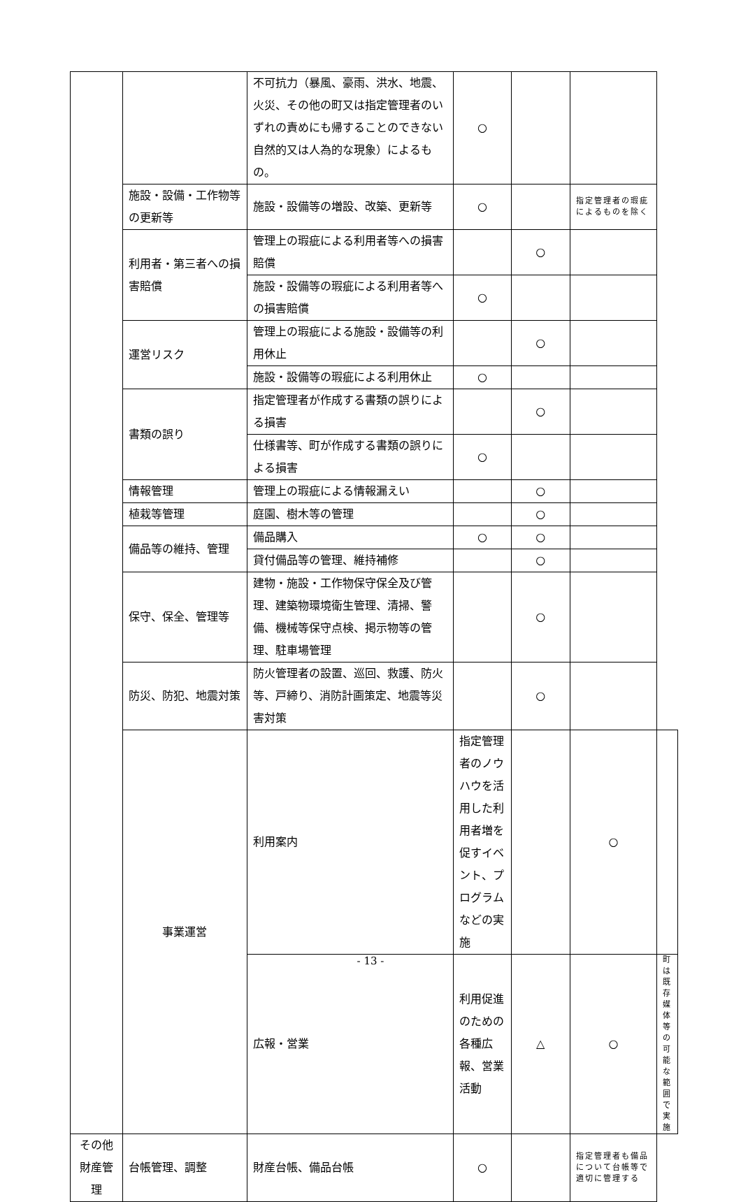| | | 不可抗力（暴風、豪雨、洪水、地震、火災、その他の町又は指定管理者のいずれの責めにも帰することのできない自然的又は人為的な現象）によるもの。 | ○ | | | |
| | 施設・設備・工作物等の更新等 | 施設・設備等の増設、改築、更新等 | ○ | | 指定管理者の瑕疵によるものを除く | |
| | 利用者・第三者への損害賠償 | 管理上の瑕疵による利用者等への損害賠償 | | ○ | | |
| | | 施設・設備等の瑕疵による利用者等への損害賠償 | ○ | | | |
| | 運営リスク | 管理上の瑕疵による施設・設備等の利用休止 | | ○ | | |
| | | 施設・設備等の瑕疵による利用休止 | ○ | | | |
| | 書類の誤り | 指定管理者が作成する書類の誤りによる損害 | | ○ | | |
| | | 仕様書等、町が作成する書類の誤りによる損害 | ○ | | | |
| | 情報管理 | 管理上の瑕疵による情報漏えい | | ○ | | |
| | 植栽等管理 | 庭園、樹木等の管理 | | ○ | | |
| | 備品等の維持、管理 | 備品購入 | ○ | ○ | | |
| | | 貸付備品等の管理、維持補修 | | ○ | | |
| | 保守、保全、管理等 | 建物・施設・工作物保守保全及び管理、建築物環境衛生管理、清掃、警備、機械等保守点検、掲示物等の管理、駐車場管理 | | ○ | | |
| | 防災、防犯、地震対策 | 防火管理者の設置、巡回、救護、防火等、戸締り、消防計画策定、地震等災害対策 | | ○ | | |
| | 事業運営 | 利用案内 | 指定管理者のノウハウを活用した利用者増を促すイベント、プログラムなどの実施 | | ○ | |
| | | 広報・営業 | 利用促進のための各種広報、営業活動 | △ | ○ | 町は既存媒体等の可能な範囲で実施 |
| その他財産管理 | 台帳管理、調整 | 財産台帳、備品台帳 | ○ | | 指定管理者も備品について台帳等で適切に管理する | |
- 13 -